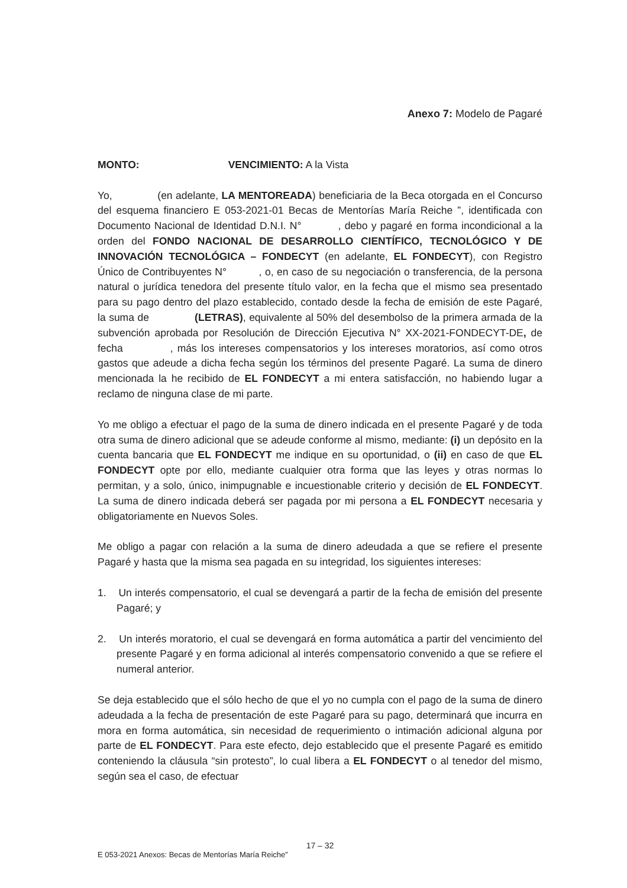Anexo 7: Modelo de Pagaré
MONTO: VENCIMIENTO: A la Vista
Yo, (en adelante, LA MENTOREADA) beneficiaria de la Beca otorgada en el Concurso del esquema financiero E 053-2021-01 Becas de Mentorías María Reiche ”, identificada con Documento Nacional de Identidad D.N.I. N° , debo y pagaré en forma incondicional a la orden del FONDO NACIONAL DE DESARROLLO CIENTÍFICO, TECNOLÓGICO Y DE INNOVACIÓN TECNOLÓGICA – FONDECYT (en adelante, EL FONDECYT), con Registro Único de Contribuyentes N° , o, en caso de su negociación o transferencia, de la persona natural o jurídica tenedora del presente título valor, en la fecha que el mismo sea presentado para su pago dentro del plazo establecido, contado desde la fecha de emisión de este Pagaré, la suma de (LETRAS), equivalente al 50% del desembolso de la primera armada de la subvención aprobada por Resolución de Dirección Ejecutiva N° XX-2021-FONDECYT-DE, de fecha , más los intereses compensatorios y los intereses moratorios, así como otros gastos que adeude a dicha fecha según los términos del presente Pagaré. La suma de dinero mencionada la he recibido de EL FONDECYT a mi entera satisfacción, no habiendo lugar a reclamo de ninguna clase de mi parte.
Yo me obligo a efectuar el pago de la suma de dinero indicada en el presente Pagaré y de toda otra suma de dinero adicional que se adeude conforme al mismo, mediante: (i) un depósito en la cuenta bancaria que EL FONDECYT me indique en su oportunidad, o (ii) en caso de que EL FONDECYT opte por ello, mediante cualquier otra forma que las leyes y otras normas lo permitan, y a solo, único, inimpugnable e incuestionable criterio y decisión de EL FONDECYT. La suma de dinero indicada deberá ser pagada por mi persona a EL FONDECYT necesaria y obligatoriamente en Nuevos Soles.
Me obligo a pagar con relación a la suma de dinero adeudada a que se refiere el presente Pagaré y hasta que la misma sea pagada en su integridad, los siguientes intereses:
1. Un interés compensatorio, el cual se devengará a partir de la fecha de emisión del presente Pagaré; y
2. Un interés moratorio, el cual se devengará en forma automática a partir del vencimiento del presente Pagaré y en forma adicional al interés compensatorio convenido a que se refiere el numeral anterior.
Se deja establecido que el sólo hecho de que el yo no cumpla con el pago de la suma de dinero adeudada a la fecha de presentación de este Pagaré para su pago, determinará que incurra en mora en forma automática, sin necesidad de requerimiento o intimación adicional alguna por parte de EL FONDECYT. Para este efecto, dejo establecido que el presente Pagaré es emitido conteniendo la cláusula “sin protesto”, lo cual libera a EL FONDECYT o al tenedor del mismo, según sea el caso, de efectuar
17 – 32
E 053-2021 Anexos: Becas de Mentorías María Reiche”